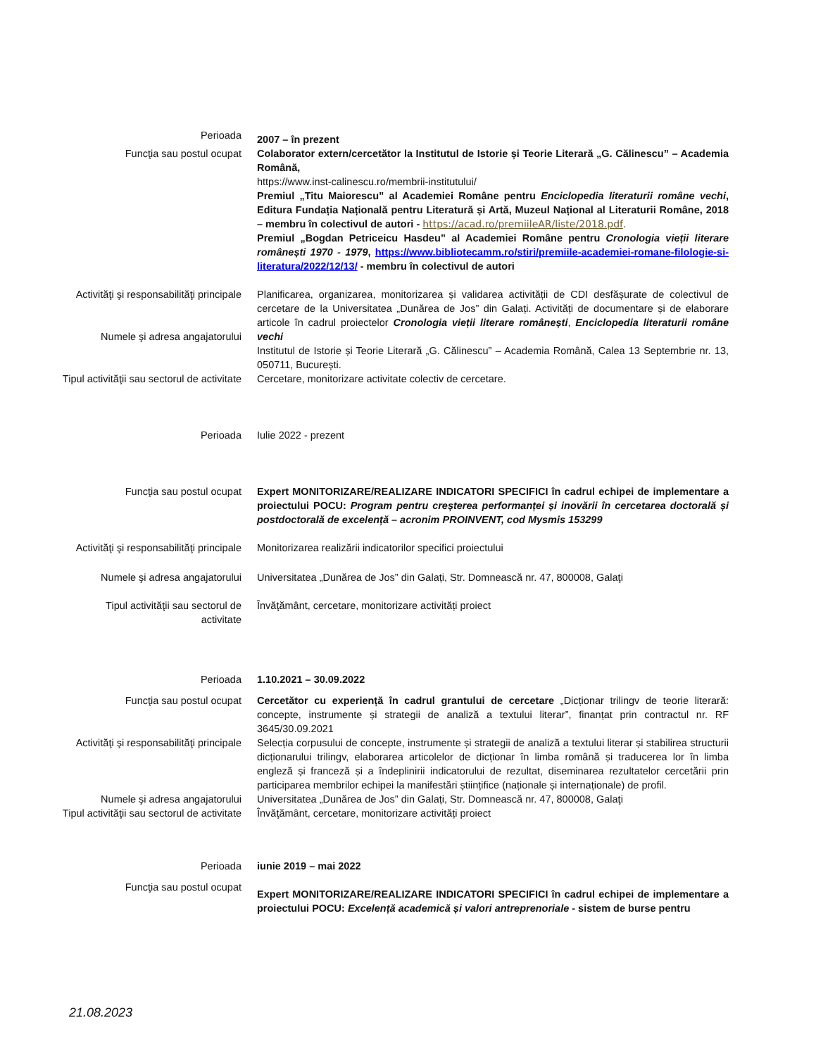Perioada
2007 – în prezent
Funcţia sau postul ocupat Colaborator extern/cercetător la Institutul de Istorie și Teorie Literară „G. Călinescu” – Academia Română,
https://www.inst-calinescu.ro/membrii-institutului/
Premiul „Titu Maiorescu” al Academiei Române pentru Enciclopedia literaturii române vechi, Editura Fundația Națională pentru Literatură și Artă, Muzeul Național al Literaturii Române, 2018 – membru în colectivul de autori - https://acad.ro/premiileAR/liste/2018.pdf.
Premiul „Bogdan Petriceicu Hasdeu” al Academiei Române pentru Cronologia vieții literare românești 1970 - 1979, https://www.bibliotecamm.ro/stiri/premiile-academiei-romane-filologie-si-literatura/2022/12/13/ - membru în colectivul de autori
Activităţi şi responsabilităţi principale Planificarea, organizarea, monitorizarea și validarea activității de CDI desfășurate de colectivul de cercetare de la Universitatea „Dunărea de Jos” din Galați. Activități de documentare și de elaborare articole în cadrul proiectelor Cronologia vieții literare românești, Enciclopedia literaturii române vechi
Numele şi adresa angajatorului
Institutul de Istorie și Teorie Literară „G. Călinescu” – Academia Română, Calea 13 Septembrie nr. 13, 050711, București.
Tipul activităţii sau sectorul de activitate
Cercetare, monitorizare activitate colectiv de cercetare.
Perioada Iulie 2022 - prezent
Funcţia sau postul ocupat Expert MONITORIZARE/REALIZARE INDICATORI SPECIFICI în cadrul echipei de implementare a proiectului POCU: Program pentru creșterea performanței și inovării în cercetarea doctorală și postdoctorală de excelență – acronim PROINVENT, cod Mysmis 153299
Activităţi şi responsabilităţi principale Monitorizarea realizării indicatorilor specifici proiectului
Numele şi adresa angajatorului Universitatea „Dunărea de Jos” din Galați, Str. Domnească nr. 47, 800008, Galaţi
Tipul activităţii sau sectorul de
activitate
Învăţământ, cercetare, monitorizare activități proiect
Perioada 1.10.2021 – 30.09.2022
Funcţia sau postul ocupat Cercetător cu experiență în cadrul grantului de cercetare „Dicționar trilingv de teorie literară: concepte, instrumente și strategii de analiză a textului literar”, finanțat prin contractul nr. RF 3645/30.09.2021
Activităţi şi responsabilităţi principale Selecția corpusului de concepte, instrumente și strategii de analiză a textului literar și stabilirea structurii dicționarului trilingv, elaborarea articolelor de dicționar în limba română și traducerea lor în limba engleză și franceză și a îndeplinirii indicatorului de rezultat, diseminarea rezultatelor cercetării prin participarea membrilor echipei la manifestări științifice (naționale și internaționale) de profil.
Numele şi adresa angajatorului Universitatea „Dunărea de Jos” din Galați, Str. Domnească nr. 47, 800008, Galaţi
Tipul activităţii sau sectorul de activitate
Învăţământ, cercetare, monitorizare activități proiect
Perioada iunie 2019 – mai 2022
Funcţia sau postul ocupat
Expert MONITORIZARE/REALIZARE INDICATORI SPECIFICI în cadrul echipei de implementare a proiectului POCU: Excelență academică și valori antreprenoriale - sistem de burse pentru
21.08.2023